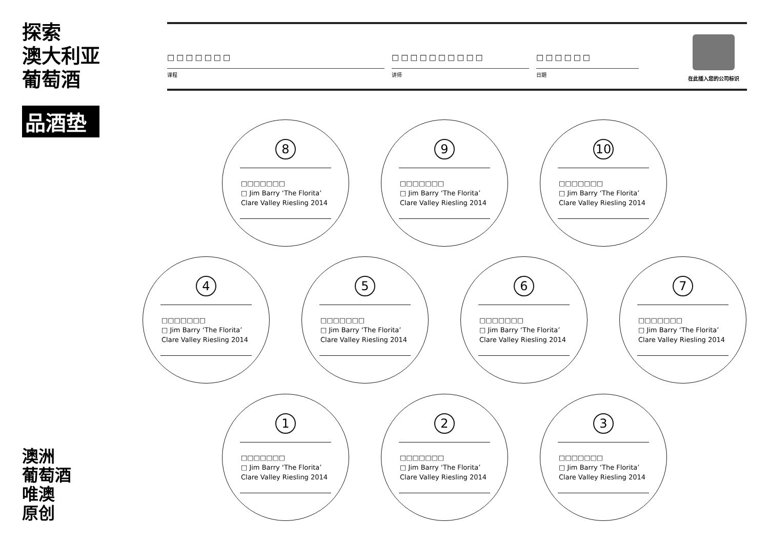探索
澳大利亚
葡萄酒
品酒垫
澳洲
葡萄酒
唯澳
原创
□□□□□□□
课程
□□□□□□□□□□
讲师
□□□□□□
日期
在此插入您的公司标识
8
□□□□□□□
□ Jim Barry ‘The Florita’
Clare Valley Riesling 2014
9
□□□□□□□
□ Jim Barry ‘The Florita’
Clare Valley Riesling 2014
10
□□□□□□□
□ Jim Barry ‘The Florita’
Clare Valley Riesling 2014
4
□□□□□□□
□ Jim Barry ‘The Florita’
Clare Valley Riesling 2014
5
□□□□□□□
□ Jim Barry ‘The Florita’
Clare Valley Riesling 2014
6
□□□□□□□
□ Jim Barry ‘The Florita’
Clare Valley Riesling 2014
7
□□□□□□□
□ Jim Barry ‘The Florita’
Clare Valley Riesling 2014
1
□□□□□□□
□ Jim Barry ‘The Florita’
Clare Valley Riesling 2014
2
□□□□□□□
□ Jim Barry ‘The Florita’
Clare Valley Riesling 2014
3
□□□□□□□
□ Jim Barry ‘The Florita’
Clare Valley Riesling 2014